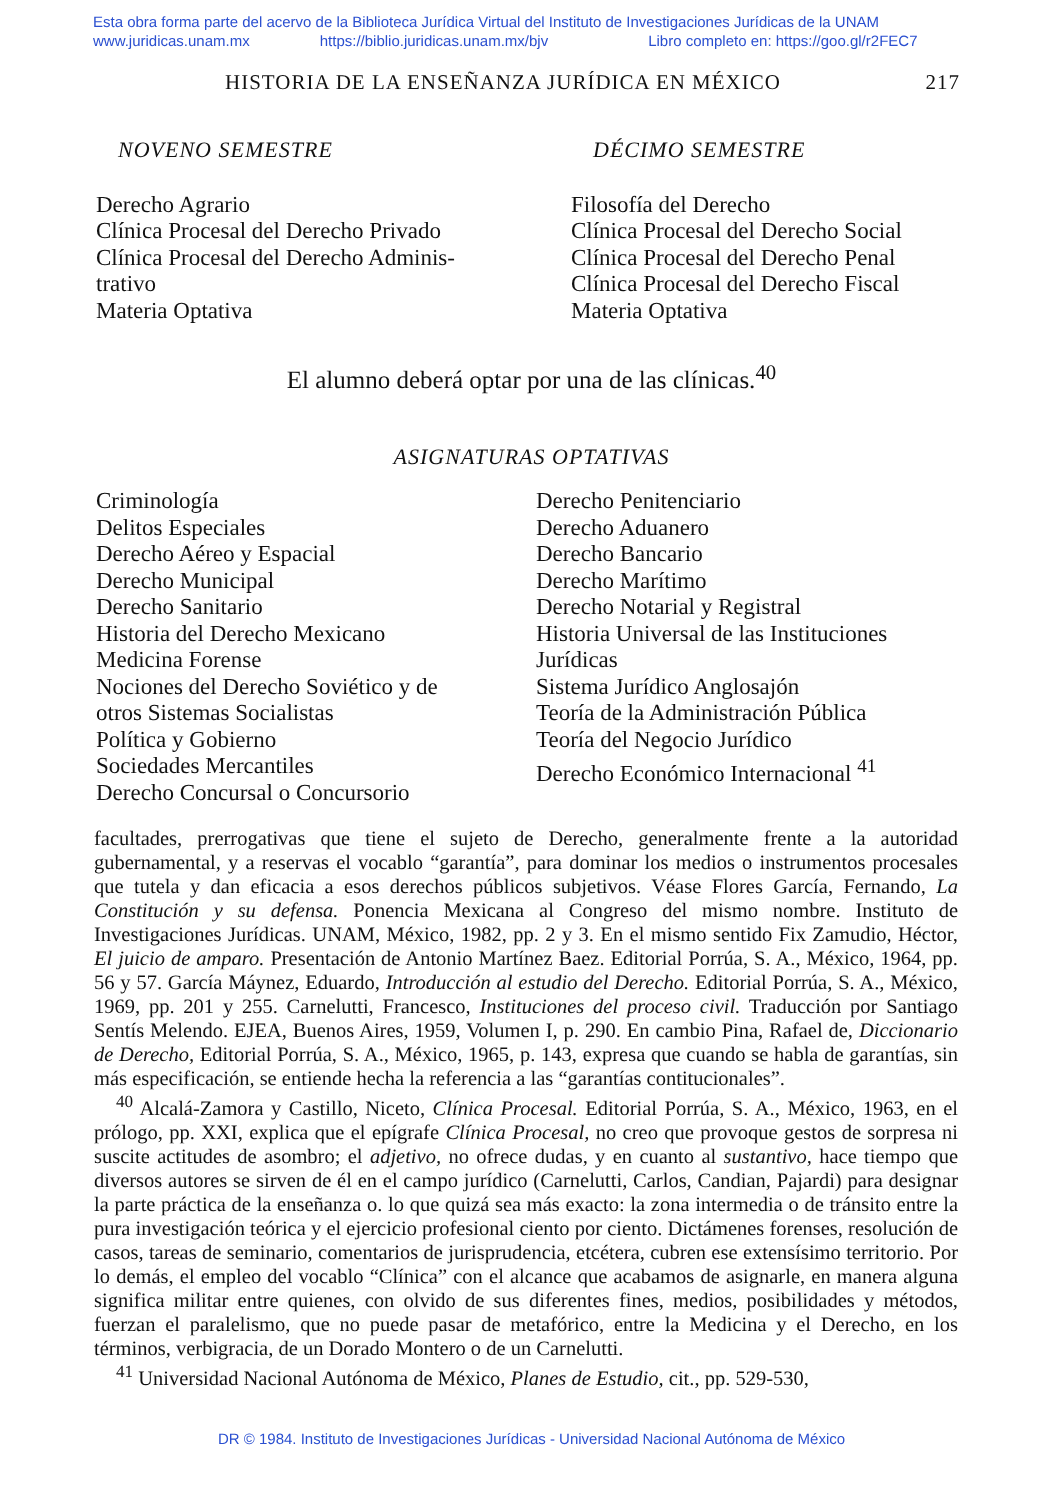Esta obra forma parte del acervo de la Biblioteca Jurídica Virtual del Instituto de Investigaciones Jurídicas de la UNAM
www.juridicas.unam.mx https://biblio.juridicas.unam.mx/bjv Libro completo en: https://goo.gl/r2FEC7
HISTORIA DE LA ENSEÑANZA JURÍDICA EN MÉXICO 217
NOVENO SEMESTRE
Derecho Agrario
Clínica Procesal del Derecho Privado
Clínica Procesal del Derecho Adminis-
trativo
Materia Optativa
DÉCIMO SEMESTRE
Filosofía del Derecho
Clínica Procesal del Derecho Social
Clínica Procesal del Derecho Penal
Clínica Procesal del Derecho Fiscal
Materia Optativa
El alumno deberá optar por una de las clínicas.<sup>40</sup>
ASIGNATURAS OPTATIVAS
Criminología
Delitos Especiales
Derecho Aéreo y Espacial
Derecho Municipal
Derecho Sanitario
Historia del Derecho Mexicano
Medicina Forense
Nociones del Derecho Soviético y de
otros Sistemas Socialistas
Política y Gobierno
Sociedades Mercantiles
Derecho Concursal o Concursorio
Derecho Penitenciario
Derecho Aduanero
Derecho Bancario
Derecho Marítimo
Derecho Notarial y Registral
Historia Universal de las Instituciones
Jurídicas
Sistema Jurídico Anglosajón
Teoría de la Administración Pública
Teoría del Negocio Jurídico
Derecho Económico Internacional <sup>41</sup>
facultades, prerrogativas que tiene el sujeto de Derecho, generalmente frente a la autoridad gubernamental, y a reservas el vocablo “garantía”, para dominar los medios o instrumentos procesales que tutela y dan eficacia a esos derechos públicos subjetivos. Véase Flores García, Fernando, La Constitución y su defensa. Ponencia Mexicana al Congreso del mismo nombre. Instituto de Investigaciones Jurídicas. UNAM, México, 1982, pp. 2 y 3. En el mismo sentido Fix Zamudio, Héctor, El juicio de amparo. Presentación de Antonio Martínez Baez. Editorial Porrúa, S. A., México, 1964, pp. 56 y 57. García Máynez, Eduardo, Introducción al estudio del Derecho. Editorial Porrúa, S. A., México, 1969, pp. 201 y 255. Carnelutti, Francesco, Instituciones del proceso civil. Traducción por Santiago Sentís Melendo. EJEA, Buenos Aires, 1959, Volumen I, p. 290. En cambio Pina, Rafael de, Diccionario de Derecho, Editorial Porrúa, S. A., México, 1965, p. 143, expresa que cuando se habla de garantías, sin más especificación, se entiende hecha la referencia a las “garantías contitucionales”.
<sup>40</sup> Alcalá-Zamora y Castillo, Niceto, Clínica Procesal. Editorial Porrúa, S. A., México, 1963, en el prólogo, pp. XXI, explica que el epígrafe Clínica Procesal, no creo que provoque gestos de sorpresa ni suscite actitudes de asombro; el adjetivo, no ofrece dudas, y en cuanto al sustantivo, hace tiempo que diversos autores se sirven de él en el campo jurídico (Carnelutti, Carlos, Candian, Pajardi) para designar la parte práctica de la enseñanza o. lo que quizá sea más exacto: la zona intermedia o de tránsito entre la pura investigación teórica y el ejercicio profesional ciento por ciento. Dictámenes forenses, resolución de casos, tareas de seminario, comentarios de jurisprudencia, etcétera, cubren ese extensísimo territorio. Por lo demás, el empleo del vocablo “Clínica” con el alcance que acabamos de asignarle, en manera alguna significa militar entre quienes, con olvido de sus diferentes fines, medios, posibilidades y métodos, fuerzan el paralelismo, que no puede pasar de metafórico, entre la Medicina y el Derecho, en los términos, verbigracia, de un Dorado Montero o de un Carnelutti.
<sup>41</sup> Universidad Nacional Autónoma de México, Planes de Estudio, cit., pp. 529-530,
DR © 1984. Instituto de Investigaciones Jurídicas - Universidad Nacional Autónoma de México